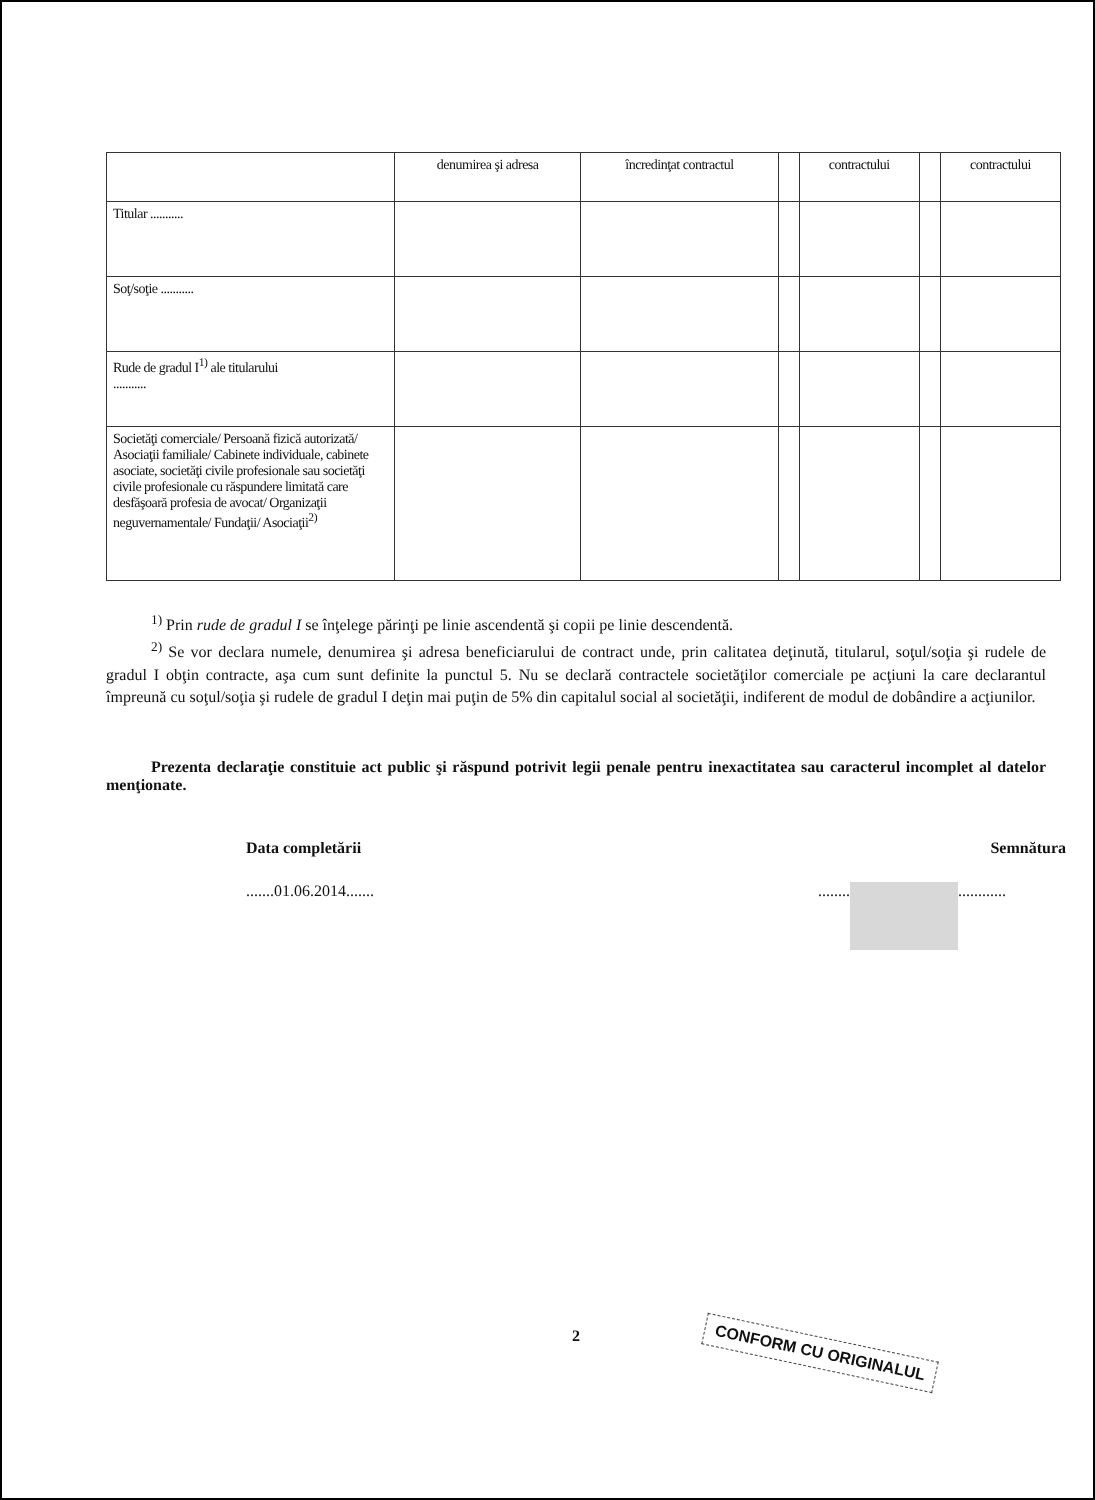| | denumirea şi adresa | încredinţat contractul | | contractului | | contractului |
| --- | --- | --- | --- | --- | --- | --- |
| Titular ........... | | | | | | |
| Soţ/soţie ........... | | | | | | |
| Rude de gradul I<sup>1)</sup> ale titularului ........... | | | | | | |
| Societăţi comerciale/ Persoană fizică autorizată/ Asociaţii familiale/ Cabinete individuale, cabinete asociate, societăţi civile profesionale sau societăţi civile profesionale cu răspundere limitată care desfăşoară profesia de avocat/ Organizaţii neguvernamentale/ Fundaţii/ Asociaţii<sup>2)</sup> | | | | | | |
<sup>1)</sup> Prin rude de gradul I se înţelege părinţi pe linie ascendentă şi copii pe linie descendentă.
<sup>2)</sup> Se vor declara numele, denumirea şi adresa beneficiarului de contract unde, prin calitatea deţinută, titularul, soţul/soţia şi rudele de gradul I obţin contracte, aşa cum sunt definite la punctul 5. Nu se declară contractele societăţilor comerciale pe acţiuni la care declarantul împreună cu soţul/soţia şi rudele de gradul I deţin mai puţin de 5% din capitalul social al societăţii, indiferent de modul de dobândire a acţiunilor.
Prezenta declaraţie constituie act public şi răspund potrivit legii penale pentru inexactitatea sau caracterul incomplet al datelor menţionate.
Data completării Semnătura
.......01.06.2014............... ............
2
CONFORM CU ORIGINALUL